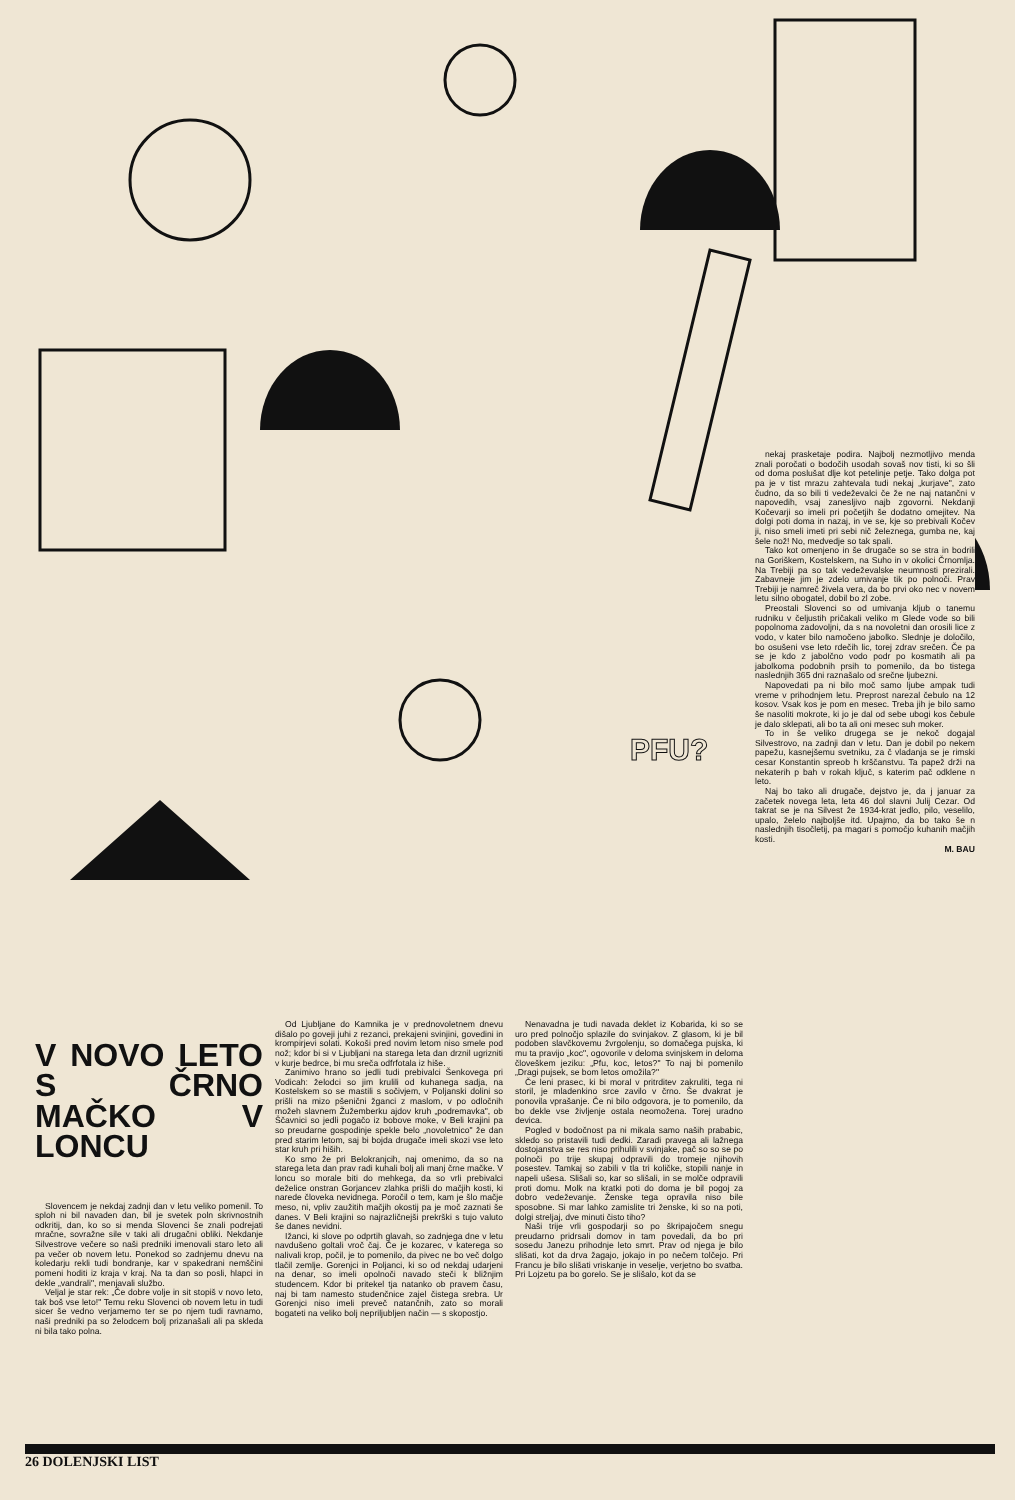PFU?
V NOVO LETO S ČRNO MAČKO V LONCU
Slovencem je nekdaj zadnji dan v letu veliko pomenil. To sploh ni bil navaden dan, bil je svetek poln skrivnostnih odkritij, dan, ko so si menda Slovenci še znali podrejati mračne, sovražne sile v taki ali drugačni obliki. Nekdanje Silvestrove večere so naši predniki imenovali staro leto ali pa večer ob novem letu. Ponekod so zadnjemu dnevu na koledarju rekli tudi bondranje, kar v spakedrani nemščini pomeni hoditi iz kraja v kraj. Na ta dan so posli, hlapci in dekle „vandrali", menjavali službo.
Veljal je star rek: „Če dobre volje in sit stopiš v novo leto, tak boš vse leto!" Temu reku Slovenci ob novem letu in tudi sicer še vedno verjamemo ter se po njem tudi ravnamo, naši predniki pa so želodcem bolj prizanašali ali pa skleda ni bila tako polna.
Od Ljubljane do Kamnika je v prednovoletnem dnevu dišalo po goveji juhi z rezanci, prekajeni svinjini, govedini in krompirjevi solati. Kokoši pred novim letom niso smele pod nož; kdor bi si v Ljubljani na starega leta dan drznil ugrizniti v kurje bedrce, bi mu sreča odfrfotala iz hiše.
Zanimivo hrano so jedli tudi prebivalci Šenkovega pri Vodicah: želodci so jim krulili od kuhanega sadja, na Kostelskem so se mastili s sočivjem, v Poljanski dolini so prišli na mizo pšenični žganci z maslom, v po odločnih možeh slavnem Žužemberku ajdov kruh „podremavka", ob Ščavnici so jedli pogačo iz bobove moke, v Beli krajini pa so preudarne gospodinje spekle belo „novoletnico" že dan pred starim letom, saj bi bojda drugače imeli skozi vse leto star kruh pri hiših.
Ko smo že pri Belokranjcih, naj omenimo, da so na starega leta dan prav radi kuhali bolj ali manj črne mačke. V loncu so morale biti do mehkega, da so vrli prebivalci deželice onstran Gorjancev zlahka prišli do mačjih kosti, ki narede človeka nevidnega. Poročil o tem, kam je šlo mačje meso, ni, vpliv zaužitih mačjih okostij pa je moč zaznati še danes. V Beli krajini so najrazličnejši prekrški s tujo valuto še danes nevidni.
Ižanci, ki slove po odprtih glavah, so zadnjega dne v letu navdušeno goltali vroč čaj. Če je kozarec, v katerega so nalivali krop, počil, je to pomenilo, da pivec ne bo več dolgo tlačil zemlje. Gorenjci in Poljanci, ki so od nekdaj udarjeni na denar, so imeli opolnoči navado steči k bližnjim studencem. Kdor bi pritekel tja natanko ob pravem času, naj bi tam namesto studenčnice zajel čistega srebra. Ur Gorenjci niso imeli preveč natančnih, zato so morali bogateti na veliko bolj nepriljubljen način — s skopostjo.
Nenavadna je tudi navada deklet iz Kobarida, ki so se uro pred polnočjo splazile do svinjakov. Z glasom, ki je bil podoben slavčkovemu žvrgolenju, so domačega pujska, ki mu ta pravijo „koc", ogovorile v deloma svinjskem in deloma človeškem jeziku: „Pfu, koc, letos?" To naj bi pomenilo „Dragi pujsek, se bom letos omožila?"
Če leni prasec, ki bi moral v pritrditev zakruliti, tega ni storil, je mladenkino srce zavilo v črno. Še dvakrat je ponovila vprašanje. Če ni bilo odgovora, je to pomenilo, da bo dekle vse življenje ostala neomožena. Torej uradno devica.
Pogled v bodočnost pa ni mikala samo naših prababic, skledo so pristavili tudi dedki. Zaradi pravega ali lažnega dostojanstva se res niso prihulili v svinjake, pač so so se po polnoči po trije skupaj odpravili do tromeje njihovih posestev. Tamkaj so zabili v tla tri količke, stopili nanje in napeli ušesa. Slišali so, kar so slišali, in se molče odpravili proti domu. Molk na kratki poti do doma je bil pogoj za dobro vedeževanje. Ženske tega opravila niso bile sposobne. Si mar lahko zamislite tri ženske, ki so na poti, dolgi streljaj, dve minuti čisto tiho?
Naši trije vrli gospodarji so po škripajočem snegu preudarno pridrsali domov in tam povedali, da bo pri sosedu Janezu prihodnje leto smrt. Prav od njega je bilo slišati, kot da drva žagajo, jokajo in po nečem tolčejo. Pri Francu je bilo slišati vriskanje in veselje, verjetno bo svatba. Pri Lojzetu pa bo gorelo. Se je slišalo, kot da se
nekaj prasketaje podira. Najbolj nezmotljivo menda znali poročati o bodočih usodah sovaš nov tisti, ki so šli od doma poslušat dlje kot petelinje petje. Tako dolga pot pa je v tist mrazu zahtevala tudi nekaj „kurjave", zato čudno, da so bili ti vedeževalci če že ne naj natančni v napovedih, vsaj zanesljivo najb zgovorni. Nekdanji Kočevarji so imeli pri početjih še dodatno omejitev. Na dolgi poti doma in nazaj, in ve se, kje so prebivali Kočev ji, niso smeli imeti pri sebi nič železnega, gumba ne, kaj šele nož! No, medvedje so tak spali.
Tako kot omenjeno in še drugače so se stra in bodrili na Goriškem, Kostelskem, na Suho in v okolici Črnomlja. Na Trebiji pa so tak vedeževalske neumnosti prezirali. Zabavneje jim je zdelo umivanje tik po polnoči. Prav Trebiji je namreč živela vera, da bo prvi oko nec v novem letu silno obogatel, dobil bo zl zobe.
Preostali Slovenci so od umivanja kljub o tanemu rudniku v čeljustih pričakali veliko m Glede vode so bili popolnoma zadovoljni, da s na novoletni dan orosili lice z vodo, v kater bilo namočeno jabolko. Slednje je določilo, bo osušeni vse leto rdečih lic, torej zdrav srečen. Če pa se je kdo z jabolčno vodo podr po kosmatih ali pa jabolkoma podobnih prsih to pomenilo, da bo tistega naslednjih 365 dni raznašalo od srečne ljubezni.
Napovedati pa ni bilo moč samo ljube ampak tudi vreme v prihodnjem letu. Preprost narezal čebulo na 12 kosov. Vsak kos je pom en mesec. Treba jih je bilo samo še nasoliti mokrote, ki jo je dal od sebe ubogi kos čebule je dalo sklepati, ali bo ta ali oni mesec suh moker.
To in še veliko drugega se je nekoč dogajal Silvestrovo, na zadnji dan v letu. Dan je dobil po nekem papežu, kasnejšemu svetniku, za č vladanja se je rimski cesar Konstantin spreob h krščanstvu. Ta papež drži na nekaterih p bah v rokah ključ, s katerim pač odklene n leto.
Naj bo tako ali drugače, dejstvo je, da j januar za začetek novega leta, leta 46 dol slavni Julij Cezar. Od takrat se je na Silvest že 1934-krat jedlo, pilo, veselilo, upalo, želelo najboljše itd. Upajmo, da bo tako še n naslednjih tisočletij, pa magari s pomočjo kuhanih mačjih kosti.
M. BAU
26 DOLENJSKI LIST